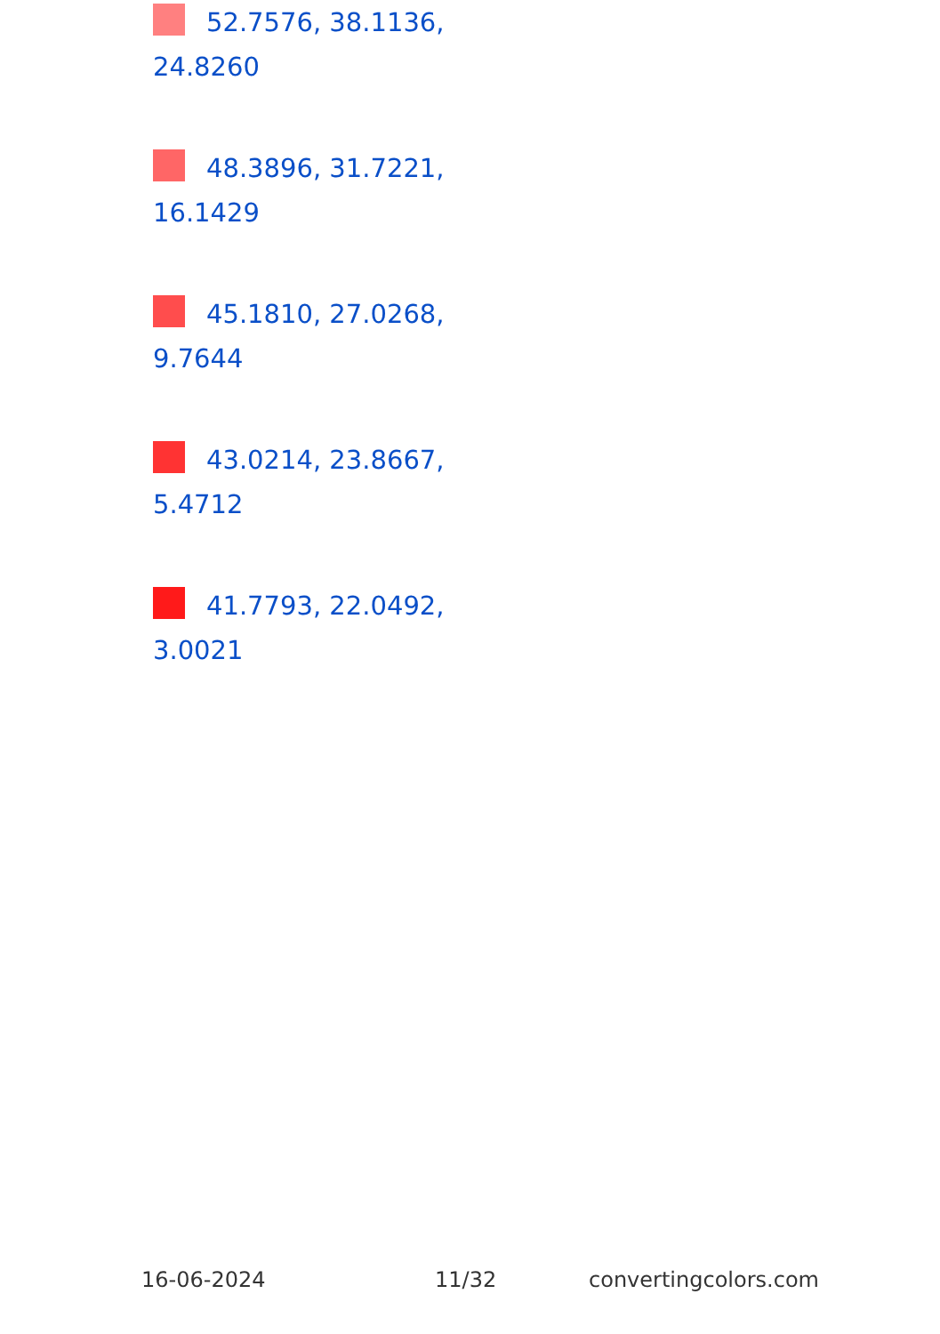52.7576, 38.1136, 24.8260
48.3896, 31.7221, 16.1429
45.1810, 27.0268, 9.7644
43.0214, 23.8667, 5.4712
41.7793, 22.0492, 3.0021
16-06-2024 11/32 convertingcolors.com